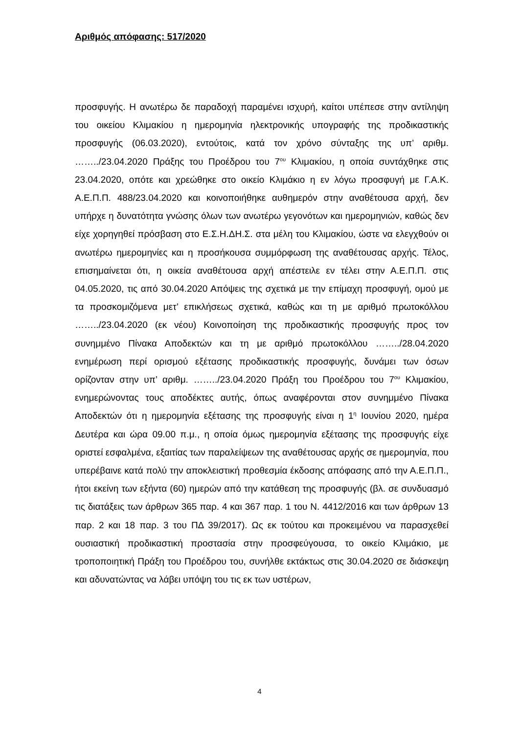Αριθμός απόφασης: 517/2020
προσφυγής. Η ανωτέρω δε παραδοχή παραμένει ισχυρή, καίτοι υπέπεσε στην αντίληψη του οικείου Κλιμακίου η ημερομηνία ηλεκτρονικής υπογραφής της προδικαστικής προσφυγής (06.03.2020), εντούτοις, κατά τον χρόνο σύνταξης της υπ’ αριθμ. ……../23.04.2020 Πράξης του Προέδρου του 7<sup>ου</sup> Κλιμακίου, η οποία συντάχθηκε στις 23.04.2020, οπότε και χρεώθηκε στο οικείο Κλιμάκιο η εν λόγω προσφυγή με Γ.Α.Κ. Α.Ε.Π.Π. 488/23.04.2020 και κοινοποιήθηκε αυθημερόν στην αναθέτουσα αρχή, δεν υπήρχε η δυνατότητα γνώσης όλων των ανωτέρω γεγονότων και ημερομηνιών, καθώς δεν είχε χορηγηθεί πρόσβαση στο Ε.Σ.Η.ΔΗ.Σ. στα μέλη του Κλιμακίου, ώστε να ελεγχθούν οι ανωτέρω ημερομηνίες και η προσήκουσα συμμόρφωση της αναθέτουσας αρχής. Τέλος, επισημαίνεται ότι, η οικεία αναθέτουσα αρχή απέστειλε εν τέλει στην Α.Ε.Π.Π. στις 04.05.2020, τις από 30.04.2020 Απόψεις της σχετικά με την επίμαχη προσφυγή, ομού με τα προσκομιζόμενα μετ’ επικλήσεως σχετικά, καθώς και τη με αριθμό πρωτοκόλλου ……../23.04.2020 (εκ νέου) Κοινοποίηση της προδικαστικής προσφυγής προς τον συνημμένο Πίνακα Αποδεκτών και τη με αριθμό πρωτοκόλλου ……../28.04.2020 ενημέρωση περί ορισμού εξέτασης προδικαστικής προσφυγής, δυνάμει των όσων ορίζονταν στην υπ’ αριθμ. ……../23.04.2020 Πράξη του Προέδρου του 7<sup>ου</sup> Κλιμακίου, ενημερώνοντας τους αποδέκτες αυτής, όπως αναφέρονται στον συνημμένο Πίνακα Αποδεκτών ότι η ημερομηνία εξέτασης της προσφυγής είναι η 1<sup>η</sup> Ιουνίου 2020, ημέρα Δευτέρα και ώρα 09.00 π.μ., η οποία όμως ημερομηνία εξέτασης της προσφυγής είχε οριστεί εσφαλμένα, εξαιτίας των παραλείψεων της αναθέτουσας αρχής σε ημερομηνία, που υπερέβαινε κατά πολύ την αποκλειστική προθεσμία έκδοσης απόφασης από την Α.Ε.Π.Π., ήτοι εκείνη των εξήντα (60) ημερών από την κατάθεση της προσφυγής (βλ. σε συνδυασμό τις διατάξεις των άρθρων 365 παρ. 4 και 367 παρ. 1 του Ν. 4412/2016 και των άρθρων 13 παρ. 2 και 18 παρ. 3 του ΠΔ 39/2017). Ως εκ τούτου και προκειμένου να παρασχεθεί ουσιαστική προδικαστική προστασία στην προσφεύγουσα, το οικείο Κλιμάκιο, με τροποποιητική Πράξη του Προέδρου του, συνήλθε εκτάκτως στις 30.04.2020 σε διάσκεψη και αδυνατώντας να λάβει υπόψη του τις εκ των υστέρων,
4